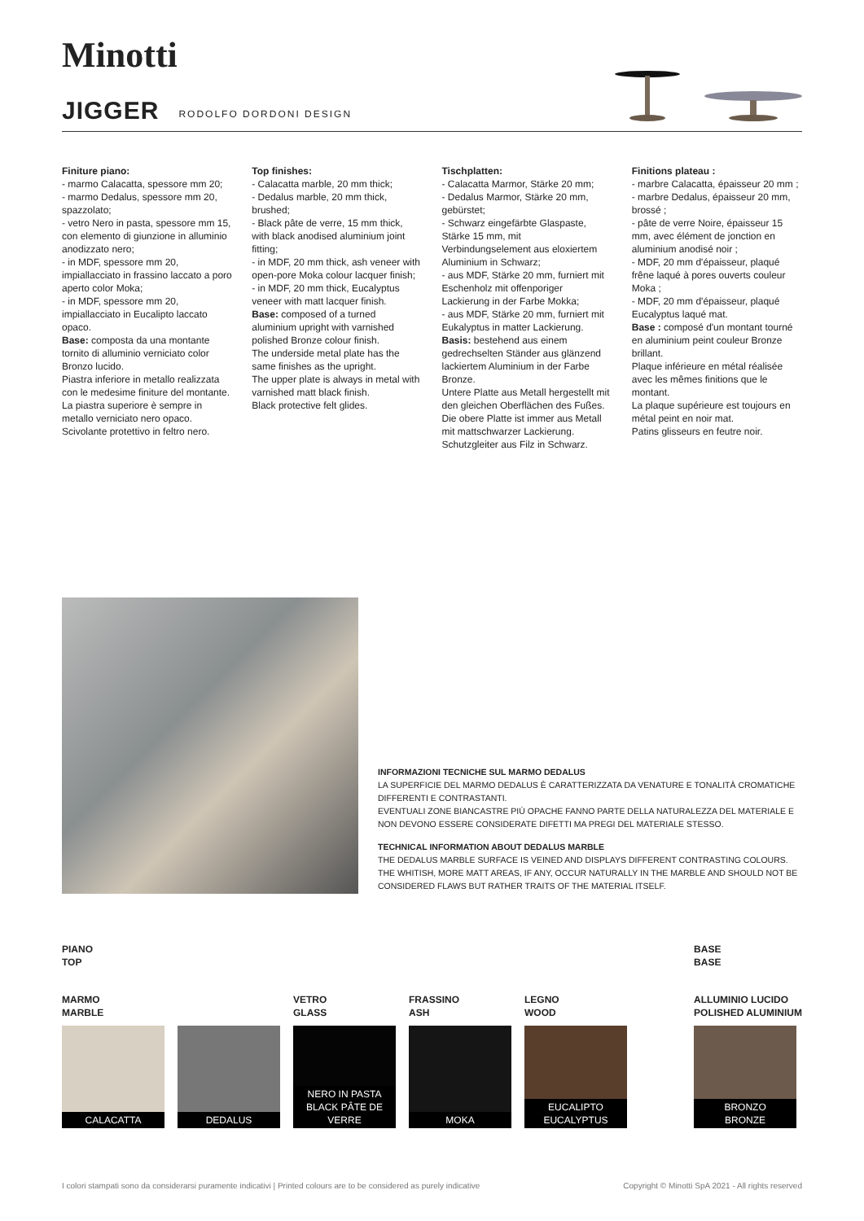Minotti
JIGGER
RODOLFO DORDONI DESIGN
Finiture piano:
- marmo Calacatta, spessore mm 20;
- marmo Dedalus, spessore mm 20, spazzolato;
- vetro Nero in pasta, spessore mm 15, con elemento di giunzione in alluminio anodizzato nero;
- in MDF, spessore mm 20, impiallacciato in frassino laccato a poro aperto color Moka;
- in MDF, spessore mm 20, impiallacciato in Eucalipto laccato opaco.
Base: composta da una montante tornito di alluminio verniciato color Bronzo lucido.
Piastra inferiore in metallo realizzata con le medesime finiture del montante.
La piastra superiore è sempre in metallo verniciato nero opaco.
Scivolante protettivo in feltro nero.
Top finishes:
- Calacatta marble, 20 mm thick;
- Dedalus marble, 20 mm thick, brushed;
- Black pâte de verre, 15 mm thick, with black anodised aluminium joint fitting;
- in MDF, 20 mm thick, ash veneer with open-pore Moka colour lacquer finish;
- in MDF, 20 mm thick, Eucalyptus veneer with matt lacquer finish.
Base: composed of a turned aluminium upright with varnished polished Bronze colour finish.
The underside metal plate has the same finishes as the upright.
The upper plate is always in metal with varnished matt black finish.
Black protective felt glides.
Tischplatten:
- Calacatta Marmor, Stärke 20 mm;
- Dedalus Marmor, Stärke 20 mm, gebürstet;
- Schwarz eingefärbte Glaspaste, Stärke 15 mm, mit Verbindungselement aus eloxiertem Aluminium in Schwarz;
- aus MDF, Stärke 20 mm, furniert mit Eschenholz mit offenporiger Lackierung in der Farbe Mokka;
- aus MDF, Stärke 20 mm, furniert mit Eukalyptus in matter Lackierung.
Basis: bestehend aus einem gedrechselten Ständer aus glänzend lackiertem Aluminium in der Farbe Bronze.
Untere Platte aus Metall hergestellt mit den gleichen Oberflächen des Fußes.
Die obere Platte ist immer aus Metall mit mattschwarzer Lackierung.
Schutzgleiter aus Filz in Schwarz.
Finitions plateau :
- marbre Calacatta, épaisseur 20 mm ;
- marbre Dedalus, épaisseur 20 mm, brossé ;
- pâte de verre Noire, épaisseur 15 mm, avec élément de jonction en aluminium anodisé noir ;
- MDF, 20 mm d'épaisseur, plaqué frêne laqué à pores ouverts couleur Moka ;
- MDF, 20 mm d'épaisseur, plaqué Eucalyptus laqué mat.
Base : composé d'un montant tourné en aluminium peint couleur Bronze brillant.
Plaque inférieure en métal réalisée avec les mêmes finitions que le montant.
La plaque supérieure est toujours en métal peint en noir mat.
Patins glisseurs en feutre noir.
INFORMAZIONI TECNICHE SUL MARMO DEDALUS
LA SUPERFICIE DEL MARMO DEDALUS È CARATTERIZZATA DA VENATURE E TONALITÀ CROMATICHE DIFFERENTI E CONTRASTANTI.
EVENTUALI ZONE BIANCASTRE PIÙ OPACHE FANNO PARTE DELLA NATURALEZZA DEL MATERIALE E NON DEVONO ESSERE CONSIDERATE DIFETTI MA PREGI DEL MATERIALE STESSO.
TECHNICAL INFORMATION ABOUT DEDALUS MARBLE
THE DEDALUS MARBLE SURFACE IS VEINED AND DISPLAYS DIFFERENT CONTRASTING COLOURS. THE WHITISH, MORE MATT AREAS, IF ANY, OCCUR NATURALLY IN THE MARBLE AND SHOULD NOT BE CONSIDERED FLAWS BUT RATHER TRAITS OF THE MATERIAL ITSELF.
PIANO
TOP
MARMO
MARBLE
CALACATTA DEDALUS
VETRO
GLASS
NERO IN PASTA
BLACK PÂTE DE VERRE
FRASSINO
ASH
MOKA
LEGNO
WOOD
EUCALIPTO
EUCALYPTUS
BASE
BASE
ALLUMINIO LUCIDO
POLISHED ALUMINIUM
BRONZO
BRONZE
I colori stampati sono da considerarsi puramente indicativi | Printed colours are to be considered as purely indicative Copyright © Minotti SpA 2021 - All rights reserved